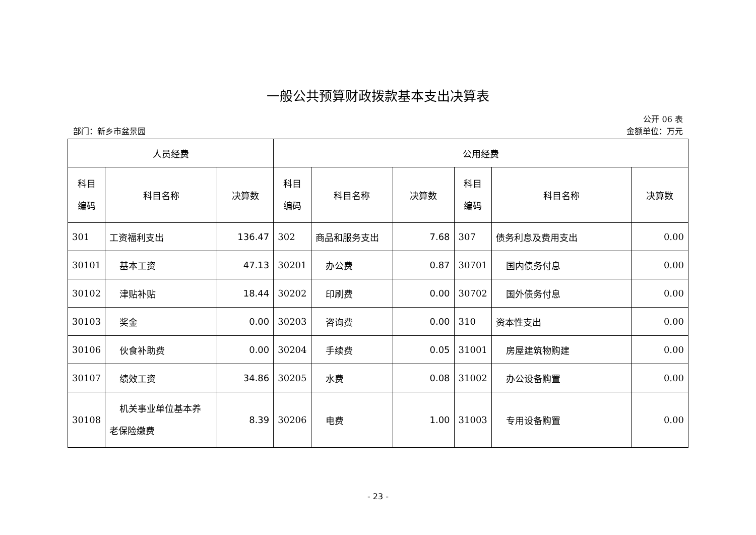一般公共预算财政拨款基本支出决算表
公开 06 表
部门：新乡市盆景园 金额单位：万元
| 人员经费 | | | 公用经费 | | | | | |
| --- | --- | --- | --- | --- | --- | --- | --- | --- |
| 科目 编码 | 科目名称 | 决算数 | 科目 编码 | 科目名称 | 决算数 | 科目 编码 | 科目名称 | 决算数 |
| 301 | 工资福利支出 | 136.47 | 302 | 商品和服务支出 | 7.68 | 307 | 债务利息及费用支出 | 0.00 |
| 30101 | 基本工资 | 47.13 | 30201 | 办公费 | 0.87 | 30701 | 国内债务付息 | 0.00 |
| 30102 | 津贴补贴 | 18.44 | 30202 | 印刷费 | 0.00 | 30702 | 国外债务付息 | 0.00 |
| 30103 | 奖金 | 0.00 | 30203 | 咨询费 | 0.00 | 310 | 资本性支出 | 0.00 |
| 30106 | 伙食补助费 | 0.00 | 30204 | 手续费 | 0.05 | 31001 | 房屋建筑物购建 | 0.00 |
| 30107 | 绩效工资 | 34.86 | 30205 | 水费 | 0.08 | 31002 | 办公设备购置 | 0.00 |
| 30108 | 机关事业单位基本养 老保险缴费 | 8.39 | 30206 | 电费 | 1.00 | 31003 | 专用设备购置 | 0.00 |
- 23 -